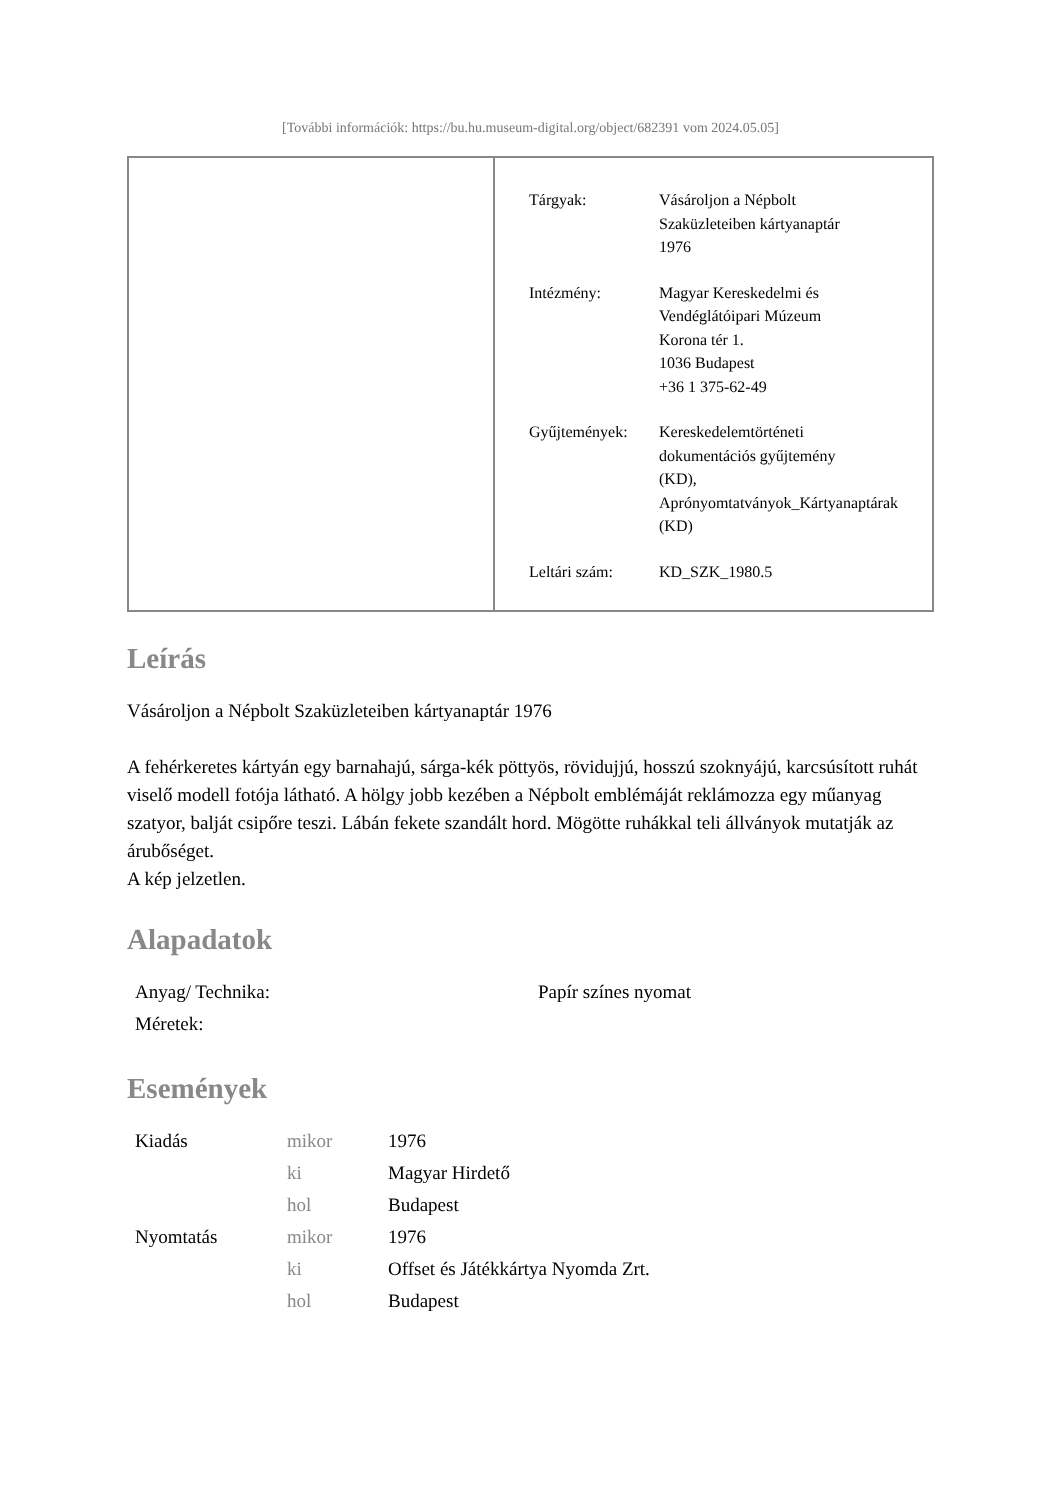[További információk: https://bu.hu.museum-digital.org/object/682391 vom 2024.05.05]
| Tárgyak: | Vásároljon a Népbolt Szaküzleteiben kártyanaptár 1976 |
| Intézmény: | Magyar Kereskedelmi és Vendéglátóipari Múzeum Korona tér 1. 1036 Budapest +36 1 375-62-49 |
| Gyűjtemények: | Kereskedelemtörténeti dokumentációs gyűjtemény (KD), Aprónyomtatványok_Kártyanaptárak (KD) |
| Leltári szám: | KD_SZK_1980.5 |
Leírás
Vásároljon a Népbolt Szaküzleteiben kártyanaptár 1976
A fehérkeretes kártyán egy barnahajú, sárga-kék pöttyös, rövidujjú, hosszú szoknyájú, karcsúsított ruhát viselő modell fotója látható. A hölgy jobb kezében a Népbolt emblémáját reklámozza egy műanyag szatyor, balját csipőre teszi. Lábán fekete szandált hord. Mögötte ruhákkal teli állványok mutatják az árubőséget.
A kép jelzetlen.
Alapadatok
| Anyag/ Technika: | Papír színes nyomat |
| Méretek: | |
Események
| Kiadás | mikor | 1976 |
| | ki | Magyar Hirdető |
| | hol | Budapest |
| Nyomtatás | mikor | 1976 |
| | ki | Offset és Játékkártya Nyomda Zrt. |
| | hol | Budapest |